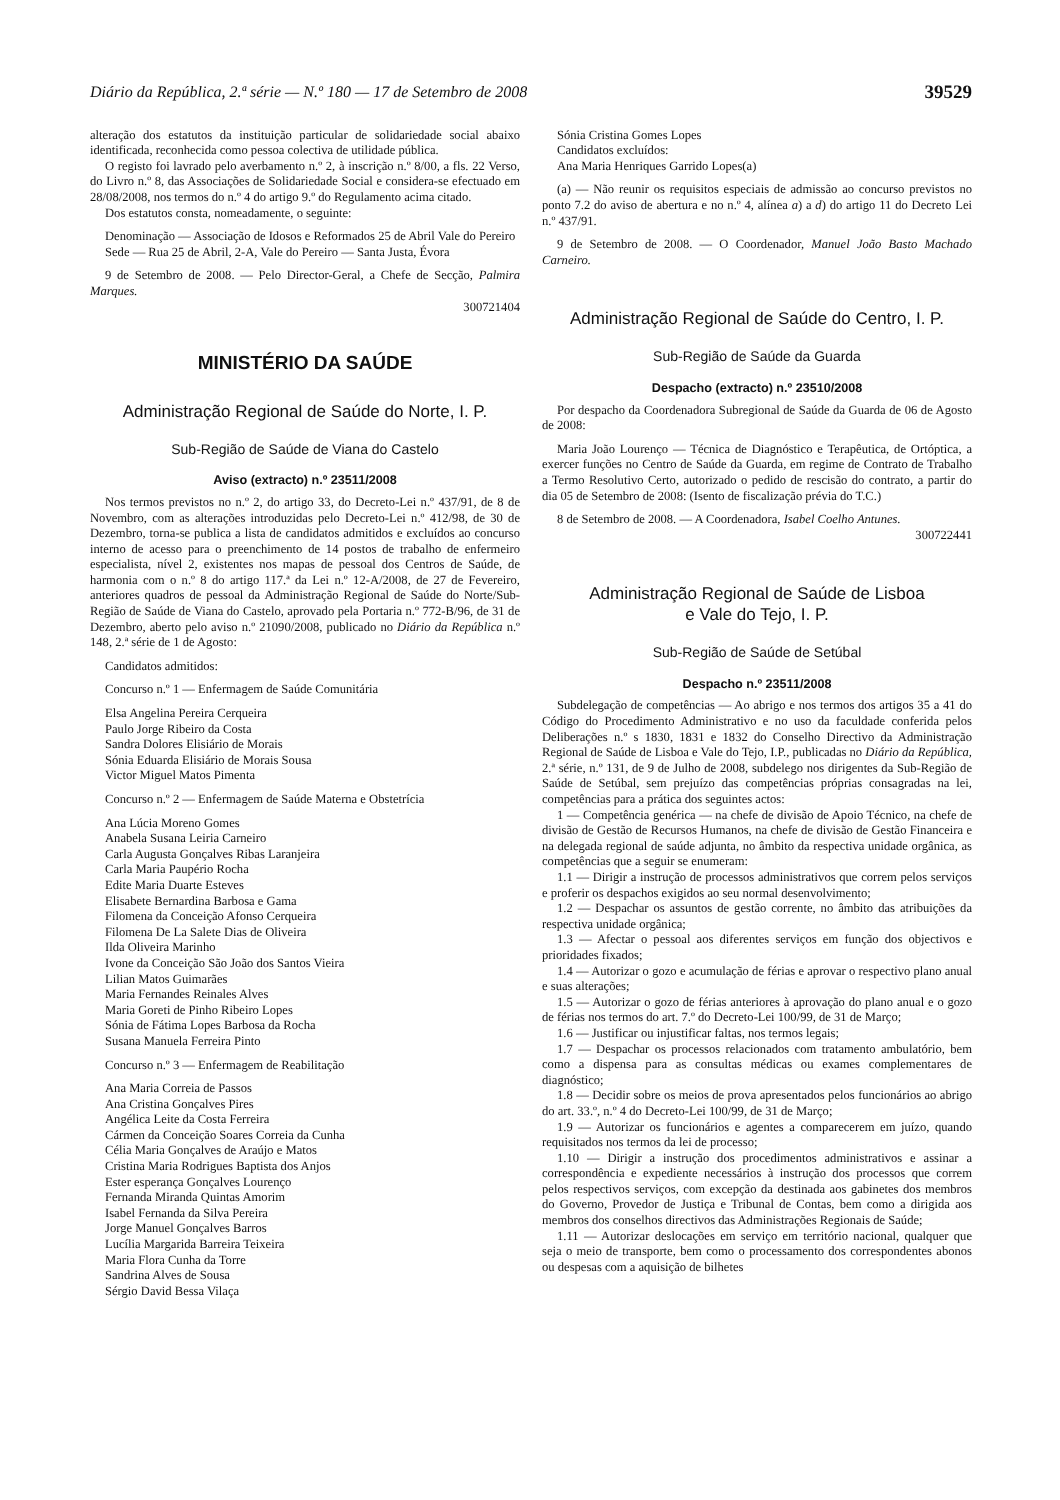Diário da República, 2.ª série — N.º 180 — 17 de Setembro de 2008 39529
alteração dos estatutos da instituição particular de solidariedade social abaixo identificada, reconhecida como pessoa colectiva de utilidade pública.
O registo foi lavrado pelo averbamento n.º 2, à inscrição n.º 8/00, a fls. 22 Verso, do Livro n.º 8, das Associações de Solidariedade Social e considera-se efectuado em 28/08/2008, nos termos do n.º 4 do artigo 9.º do Regulamento acima citado.
Dos estatutos consta, nomeadamente, o seguinte:
Denominação — Associação de Idosos e Reformados 25 de Abril Vale do Pereiro
Sede — Rua 25 de Abril, 2-A, Vale do Pereiro — Santa Justa, Évora
9 de Setembro de 2008. — Pelo Director-Geral, a Chefe de Secção, Palmira Marques.
300721404
MINISTÉRIO DA SAÚDE
Administração Regional de Saúde do Norte, I. P.
Sub-Região de Saúde de Viana do Castelo
Aviso (extracto) n.º 23511/2008
Nos termos previstos no n.º 2, do artigo 33, do Decreto-Lei n.º 437/91, de 8 de Novembro, com as alterações introduzidas pelo Decreto-Lei n.º 412/98, de 30 de Dezembro, torna-se publica a lista de candidatos admitidos e excluídos ao concurso interno de acesso para o preenchimento de 14 postos de trabalho de enfermeiro especialista, nível 2, existentes nos mapas de pessoal dos Centros de Saúde, de harmonia com o n.º 8 do artigo 117.ª da Lei n.º 12-A/2008, de 27 de Fevereiro, anteriores quadros de pessoal da Administração Regional de Saúde do Norte/Sub-Região de Saúde de Viana do Castelo, aprovado pela Portaria n.º 772-B/96, de 31 de Dezembro, aberto pelo aviso n.º 21090/2008, publicado no Diário da República n.º 148, 2.ª série de 1 de Agosto:
Candidatos admitidos:
Concurso n.º 1 — Enfermagem de Saúde Comunitária
Elsa Angelina Pereira Cerqueira
Paulo Jorge Ribeiro da Costa
Sandra Dolores Elisiário de Morais
Sónia Eduarda Elisiário de Morais Sousa
Victor Miguel Matos Pimenta
Concurso n.º 2 — Enfermagem de Saúde Materna e Obstetrícia
Ana Lúcia Moreno Gomes
Anabela Susana Leiria Carneiro
Carla Augusta Gonçalves Ribas Laranjeira
Carla Maria Paupério Rocha
Edite Maria Duarte Esteves
Elisabete Bernardina Barbosa e Gama
Filomena da Conceição Afonso Cerqueira
Filomena De La Salete Dias de Oliveira
Ilda Oliveira Marinho
Ivone da Conceição São João dos Santos Vieira
Lilian Matos Guimarães
Maria Fernandes Reinales Alves
Maria Goreti de Pinho Ribeiro Lopes
Sónia de Fátima Lopes Barbosa da Rocha
Susana Manuela Ferreira Pinto
Concurso n.º 3 — Enfermagem de Reabilitação
Ana Maria Correia de Passos
Ana Cristina Gonçalves Pires
Angélica Leite da Costa Ferreira
Cármen da Conceição Soares Correia da Cunha
Célia Maria Gonçalves de Araújo e Matos
Cristina Maria Rodrigues Baptista dos Anjos
Ester esperança Gonçalves Lourenço
Fernanda Miranda Quintas Amorim
Isabel Fernanda da Silva Pereira
Jorge Manuel Gonçalves Barros
Lucília Margarida Barreira Teixeira
Maria Flora Cunha da Torre
Sandrina Alves de Sousa
Sérgio David Bessa Vilaça
Sónia Cristina Gomes Lopes
Candidatos excluídos:
Ana Maria Henriques Garrido Lopes(a)
(a) — Não reunir os requisitos especiais de admissão ao concurso previstos no ponto 7.2 do aviso de abertura e no n.º 4, alínea a) a d) do artigo 11 do Decreto Lei n.º 437/91.
9 de Setembro de 2008. — O Coordenador, Manuel João Basto Machado Carneiro.
Administração Regional de Saúde do Centro, I. P.
Sub-Região de Saúde da Guarda
Despacho (extracto) n.º 23510/2008
Por despacho da Coordenadora Subregional de Saúde da Guarda de 06 de Agosto de 2008:
Maria João Lourenço — Técnica de Diagnóstico e Terapêutica, de Ortóptica, a exercer funções no Centro de Saúde da Guarda, em regime de Contrato de Trabalho a Termo Resolutivo Certo, autorizado o pedido de rescisão do contrato, a partir do dia 05 de Setembro de 2008: (Isento de fiscalização prévia do T.C.)
8 de Setembro de 2008. — A Coordenadora, Isabel Coelho Antunes.
300722441
Administração Regional de Saúde de Lisboa
e Vale do Tejo, I. P.
Sub-Região de Saúde de Setúbal
Despacho n.º 23511/2008
Subdelegação de competências — Ao abrigo e nos termos dos artigos 35 a 41 do Código do Procedimento Administrativo e no uso da faculdade conferida pelos Deliberações n.º s 1830, 1831 e 1832 do Conselho Directivo da Administração Regional de Saúde de Lisboa e Vale do Tejo, I.P., publicadas no Diário da República, 2.ª série, n.º 131, de 9 de Julho de 2008, subdelego nos dirigentes da Sub-Região de Saúde de Setúbal, sem prejuízo das competências próprias consagradas na lei, competências para a prática dos seguintes actos:
1 — Competência genérica — na chefe de divisão de Apoio Técnico, na chefe de divisão de Gestão de Recursos Humanos, na chefe de divisão de Gestão Financeira e na delegada regional de saúde adjunta, no âmbito da respectiva unidade orgânica, as competências que a seguir se enumeram:
1.1 — Dirigir a instrução de processos administrativos que correm pelos serviços e proferir os despachos exigidos ao seu normal desenvolvimento;
1.2 — Despachar os assuntos de gestão corrente, no âmbito das atribuições da respectiva unidade orgânica;
1.3 — Afectar o pessoal aos diferentes serviços em função dos objectivos e prioridades fixados;
1.4 — Autorizar o gozo e acumulação de férias e aprovar o respectivo plano anual e suas alterações;
1.5 — Autorizar o gozo de férias anteriores à aprovação do plano anual e o gozo de férias nos termos do art. 7.º do Decreto-Lei 100/99, de 31 de Março;
1.6 — Justificar ou injustificar faltas, nos termos legais;
1.7 — Despachar os processos relacionados com tratamento ambulatório, bem como a dispensa para as consultas médicas ou exames complementares de diagnóstico;
1.8 — Decidir sobre os meios de prova apresentados pelos funcionários ao abrigo do art. 33.º, n.º 4 do Decreto-Lei 100/99, de 31 de Março;
1.9 — Autorizar os funcionários e agentes a comparecerem em juízo, quando requisitados nos termos da lei de processo;
1.10 — Dirigir a instrução dos procedimentos administrativos e assinar a correspondência e expediente necessários à instrução dos processos que correm pelos respectivos serviços, com excepção da destinada aos gabinetes dos membros do Governo, Provedor de Justiça e Tribunal de Contas, bem como a dirigida aos membros dos conselhos directivos das Administrações Regionais de Saúde;
1.11 — Autorizar deslocações em serviço em território nacional, qualquer que seja o meio de transporte, bem como o processamento dos correspondentes abonos ou despesas com a aquisição de bilhetes